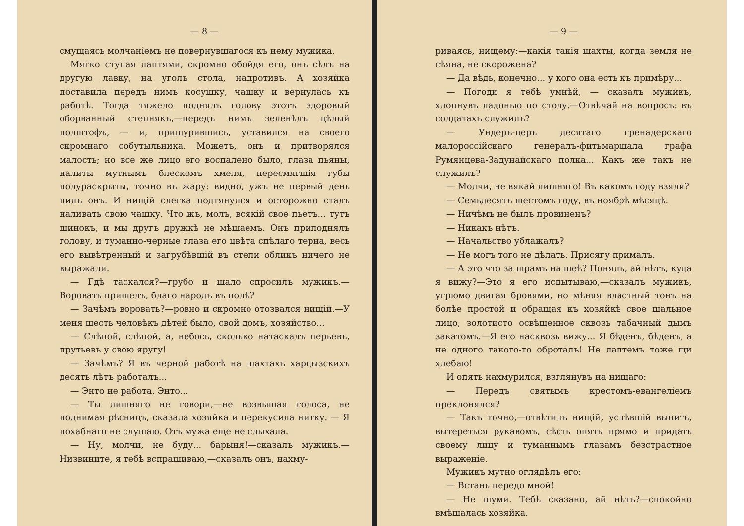— 8 —
смущаясь молчаніемъ не повернувшагося къ нему мужика.
Мягко ступая лаптями, скромно обойдя его, онъ сѣлъ на другую лавку, на уголъ стола, напротивъ. А хозяйка поставила передъ нимъ косушку, чашку и вернулась къ работѣ. Тогда тяжело поднялъ голову этотъ здоровый оборванный степнякъ,—передъ нимъ зеленѣлъ цѣлый полштофъ, — и, прищурившись, уставился на своего скромнаго собутыльника. Можетъ, онъ и притворялся малость; но все же лицо его воспалено было, глаза пьяны, налиты мутнымъ блескомъ хмеля, пересмягшія губы полураскрыты, точно въ жару: видно, ужъ не первый день пилъ онъ. И нищій слегка подтянулся и осторожно сталъ наливать свою чашку. Что жъ, молъ, всякій свое пьетъ... тутъ шинокъ, и мы другъ дружкѣ не мѣшаемъ. Онъ приподнялъ голову, и туманно-черные глаза его цвѣта спѣлаго терна, весь его вывѣтренный и загрубѣвшій въ степи обликъ ничего не выражали.
— Гдѣ таскался?—грубо и шало спросилъ мужикъ.— Воровать пришелъ, благо народъ въ полѣ?
— Зачѣмъ воровать?—ровно и скромно отозвался нищій.—У меня шесть человѣкъ дѣтей было, свой домъ, хозяйство...
— Слѣпой, слѣпой, а, небось, сколько натаскалъ перьевъ, прутьевъ у свою яругу!
— Зачѣмъ? Я въ черной работѣ на шахтахъ харцызскихъ десять лѣтъ работалъ...
— Энто не работа. Энто...
— Ты лишняго не говори,—не возвышая голоса, не поднимая рѣсницъ, сказала хозяйка и перекусила нитку. — Я похабнаго не слушаю. Отъ мужа еще не слыхала.
— Ну, молчи, не буду... барыня!—сказалъ мужикъ.— Низвините, я тебѣ вспрашиваю,—сказалъ онъ, нахму-
— 9 —
риваясь, нищему:—какія такія шахты, когда земля не сѣяна, не скорожена?
— Да вѣдь, конечно... у кого она есть къ примѣру...
— Погоди я тебѣ умнѣй, — сказалъ мужикъ, хлопнувъ ладонью по столу.—Отвѣчай на вопросъ: въ солдатахъ служилъ?
— Ундеръ-церъ десятаго гренадерскаго малороссійскаго генералъ-фитьмаршала графа Румянцева-Задунайскаго полка... Какъ же такъ не служилъ?
— Молчи, не вякай лишняго! Въ какомъ году взяли?
— Семьдесятъ шестомъ году, въ ноябрѣ мѣсяцѣ.
— Ничѣмъ не былъ провиненъ?
— Никакъ нѣтъ.
— Начальство ублажалъ?
— Не могъ того не дѣлать. Присягу прималъ.
— А это что за шрамъ на шеѣ? Понялъ, ай нѣтъ, куда я вижу?—Это я его испытываю,—сказалъ мужикъ, угрюмо двигая бровями, но мѣняя властный тонъ на болѣе простой и обращая къ хозяйкѣ свое шальное лицо, золотисто освѣщенное сквозь табачный дымъ закатомъ.—Я его насквозь вижу... Я бѣденъ, бѣденъ, а не одного такого-то оброталъ! Не лаптемъ тоже щи хлебаю!
И опять нахмурился, взглянувъ на нищаго:
— Передъ святымъ крестомъ-евангеліемъ преклонялся?
— Такъ точно,—отвѣтилъ нищій, успѣвшій выпить, вытереться рукавомъ, сѣсть опять прямо и придать своему лицу и туманнымъ глазамъ безстрастное выраженіе.
Мужикъ мутно оглядѣлъ его:
— Встань передо мной!
— Не шуми. Тебѣ сказано, ай нѣтъ?—спокойно вмѣшалась хозяйка.